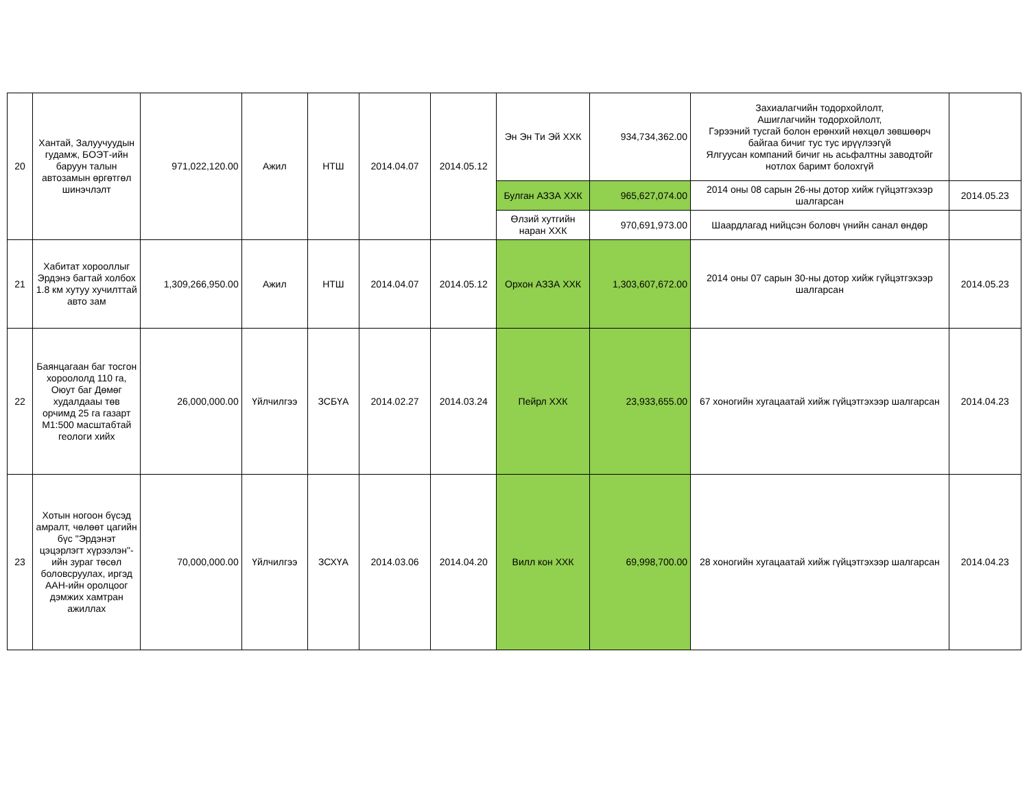| 20 | Хантай, Залуучуудын гудамж, БОЭТ-ийн баруун талын автозамын өргөтгөл шинэчлэлт | 971,022,120.00 | Ажил | НТШ | 2014.04.07 | 2014.05.12 | Эн Эн Ти Эй ХХК | 934,734,362.00 | Захиалагчийн тодорхойлолт, Ашиглагчийн тодорхойлолт, Гэрээний тусгай болон ерөнхий нөхцөл зөвшөөрч байгаа бичиг тус тус ирүүлээгүй Ялгуусан компаний бичиг нь асьфалтны заводтойг нотлох баримт болохгүй | |
| | | | | | | | Булган АЗЗА ХХК | 965,627,074.00 | 2014 оны 08 сарын 26-ны дотор хийж гүйцэтгэхээр шалгарсан | 2014.05.23 |
| | | | | | | | Өлзий хутгийн наран ХХК | 970,691,973.00 | Шаардлагад нийцсэн боловч үнийн санал өндөр | |
| 21 | Хабитат хорооллыг Эрдэнэ багтай холбох 1.8 км хутуу хучилттай авто зам | 1,309,266,950.00 | Ажил | НТШ | 2014.04.07 | 2014.05.12 | Орхон АЗЗА ХХК | 1,303,607,672.00 | 2014 оны 07 сарын 30-ны дотор хийж гүйцэтгэхээр шалгарсан | 2014.05.23 |
| 22 | Баянцагаан баг тосгон хороололд 110 га, Оюут баг Дөмөг худалдааы төв орчимд 25 га газарт М1:500 масштабтай геологи хийх | 26,000,000.00 | Үйлчилгээ | ЗСБҮА | 2014.02.27 | 2014.03.24 | Пейрл ХХК | 23,933,655.00 | 67 хоногийн хугацаатай хийж гүйцэтгэхээр шалгарсан | 2014.04.23 |
| 23 | Хотын ногоон бүсэд амралт, чөлөөт цагийн бүс "Эрдэнэт цэцэрлэгт хүрээлэн"-ийн зураг төсөл боловсруулах, иргэд ААН-ийн оролцоог дэмжих хамтран ажиллах | 70,000,000.00 | Үйлчилгээ | ЗСХҮА | 2014.03.06 | 2014.04.20 | Вилл кон ХХК | 69,998,700.00 | 28 хоногийн хугацаатай хийж гүйцэтгэхээр шалгарсан | 2014.04.23 |